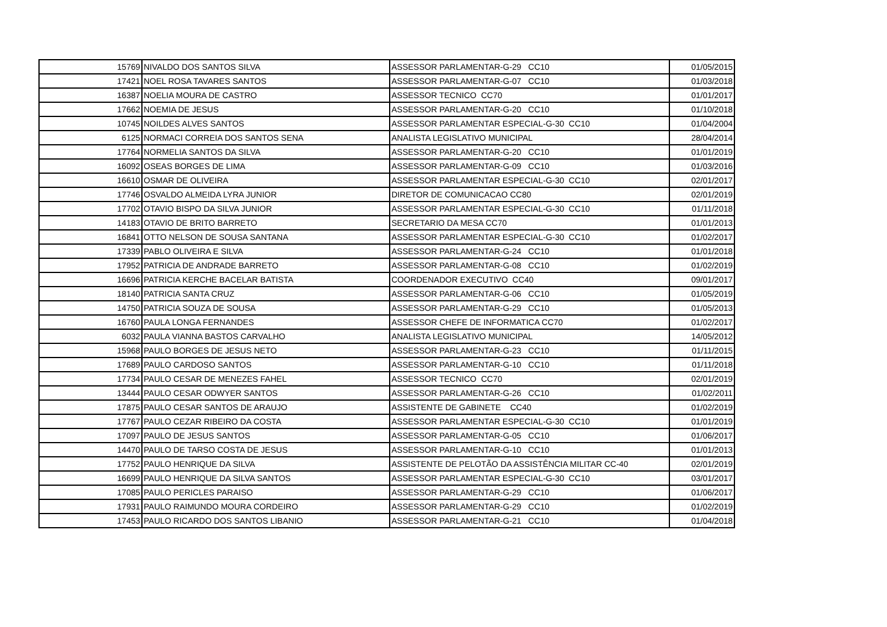| 15769 | NIVALDO DOS SANTOS SILVA | ASSESSOR PARLAMENTAR-G-29 CC10 | 01/05/2015 |
| 17421 | NOEL ROSA TAVARES SANTOS | ASSESSOR PARLAMENTAR-G-07 CC10 | 01/03/2018 |
| 16387 | NOELIA MOURA DE CASTRO | ASSESSOR TECNICO CC70 | 01/01/2017 |
| 17662 | NOEMIA DE JESUS | ASSESSOR PARLAMENTAR-G-20 CC10 | 01/10/2018 |
| 10745 | NOILDES ALVES SANTOS | ASSESSOR PARLAMENTAR ESPECIAL-G-30 CC10 | 01/04/2004 |
| 6125 | NORMACI CORREIA DOS SANTOS SENA | ANALISTA LEGISLATIVO MUNICIPAL | 28/04/2014 |
| 17764 | NORMELIA SANTOS DA SILVA | ASSESSOR PARLAMENTAR-G-20 CC10 | 01/01/2019 |
| 16092 | OSEAS BORGES DE LIMA | ASSESSOR PARLAMENTAR-G-09 CC10 | 01/03/2016 |
| 16610 | OSMAR DE OLIVEIRA | ASSESSOR PARLAMENTAR ESPECIAL-G-30 CC10 | 02/01/2017 |
| 17746 | OSVALDO ALMEIDA LYRA JUNIOR | DIRETOR DE COMUNICACAO CC80 | 02/01/2019 |
| 17702 | OTAVIO BISPO DA SILVA JUNIOR | ASSESSOR PARLAMENTAR ESPECIAL-G-30 CC10 | 01/11/2018 |
| 14183 | OTAVIO DE BRITO BARRETO | SECRETARIO DA MESA CC70 | 01/01/2013 |
| 16841 | OTTO NELSON DE SOUSA SANTANA | ASSESSOR PARLAMENTAR ESPECIAL-G-30 CC10 | 01/02/2017 |
| 17339 | PABLO OLIVEIRA E SILVA | ASSESSOR PARLAMENTAR-G-24 CC10 | 01/01/2018 |
| 17952 | PATRICIA DE ANDRADE BARRETO | ASSESSOR PARLAMENTAR-G-08 CC10 | 01/02/2019 |
| 16696 | PATRICIA KERCHE BACELAR BATISTA | COORDENADOR EXECUTIVO CC40 | 09/01/2017 |
| 18140 | PATRICIA SANTA CRUZ | ASSESSOR PARLAMENTAR-G-06 CC10 | 01/05/2019 |
| 14750 | PATRICIA SOUZA DE SOUSA | ASSESSOR PARLAMENTAR-G-29 CC10 | 01/05/2013 |
| 16760 | PAULA LONGA FERNANDES | ASSESSOR CHEFE DE INFORMATICA CC70 | 01/02/2017 |
| 6032 | PAULA VIANNA BASTOS CARVALHO | ANALISTA LEGISLATIVO MUNICIPAL | 14/05/2012 |
| 15968 | PAULO BORGES DE JESUS NETO | ASSESSOR PARLAMENTAR-G-23 CC10 | 01/11/2015 |
| 17689 | PAULO CARDOSO SANTOS | ASSESSOR PARLAMENTAR-G-10 CC10 | 01/11/2018 |
| 17734 | PAULO CESAR DE MENEZES FAHEL | ASSESSOR TECNICO CC70 | 02/01/2019 |
| 13444 | PAULO CESAR ODWYER SANTOS | ASSESSOR PARLAMENTAR-G-26 CC10 | 01/02/2011 |
| 17875 | PAULO CESAR SANTOS DE ARAUJO | ASSISTENTE DE GABINETE CC40 | 01/02/2019 |
| 17767 | PAULO CEZAR RIBEIRO DA COSTA | ASSESSOR PARLAMENTAR ESPECIAL-G-30 CC10 | 01/01/2019 |
| 17097 | PAULO DE JESUS SANTOS | ASSESSOR PARLAMENTAR-G-05 CC10 | 01/06/2017 |
| 14470 | PAULO DE TARSO COSTA DE JESUS | ASSESSOR PARLAMENTAR-G-10 CC10 | 01/01/2013 |
| 17752 | PAULO HENRIQUE DA SILVA | ASSISTENTE DE PELOTÃO DA ASSISTÊNCIA MILITAR CC-40 | 02/01/2019 |
| 16699 | PAULO HENRIQUE DA SILVA SANTOS | ASSESSOR PARLAMENTAR ESPECIAL-G-30 CC10 | 03/01/2017 |
| 17085 | PAULO PERICLES PARAISO | ASSESSOR PARLAMENTAR-G-29 CC10 | 01/06/2017 |
| 17931 | PAULO RAIMUNDO MOURA CORDEIRO | ASSESSOR PARLAMENTAR-G-29 CC10 | 01/02/2019 |
| 17453 | PAULO RICARDO DOS SANTOS LIBANIO | ASSESSOR PARLAMENTAR-G-21 CC10 | 01/04/2018 |